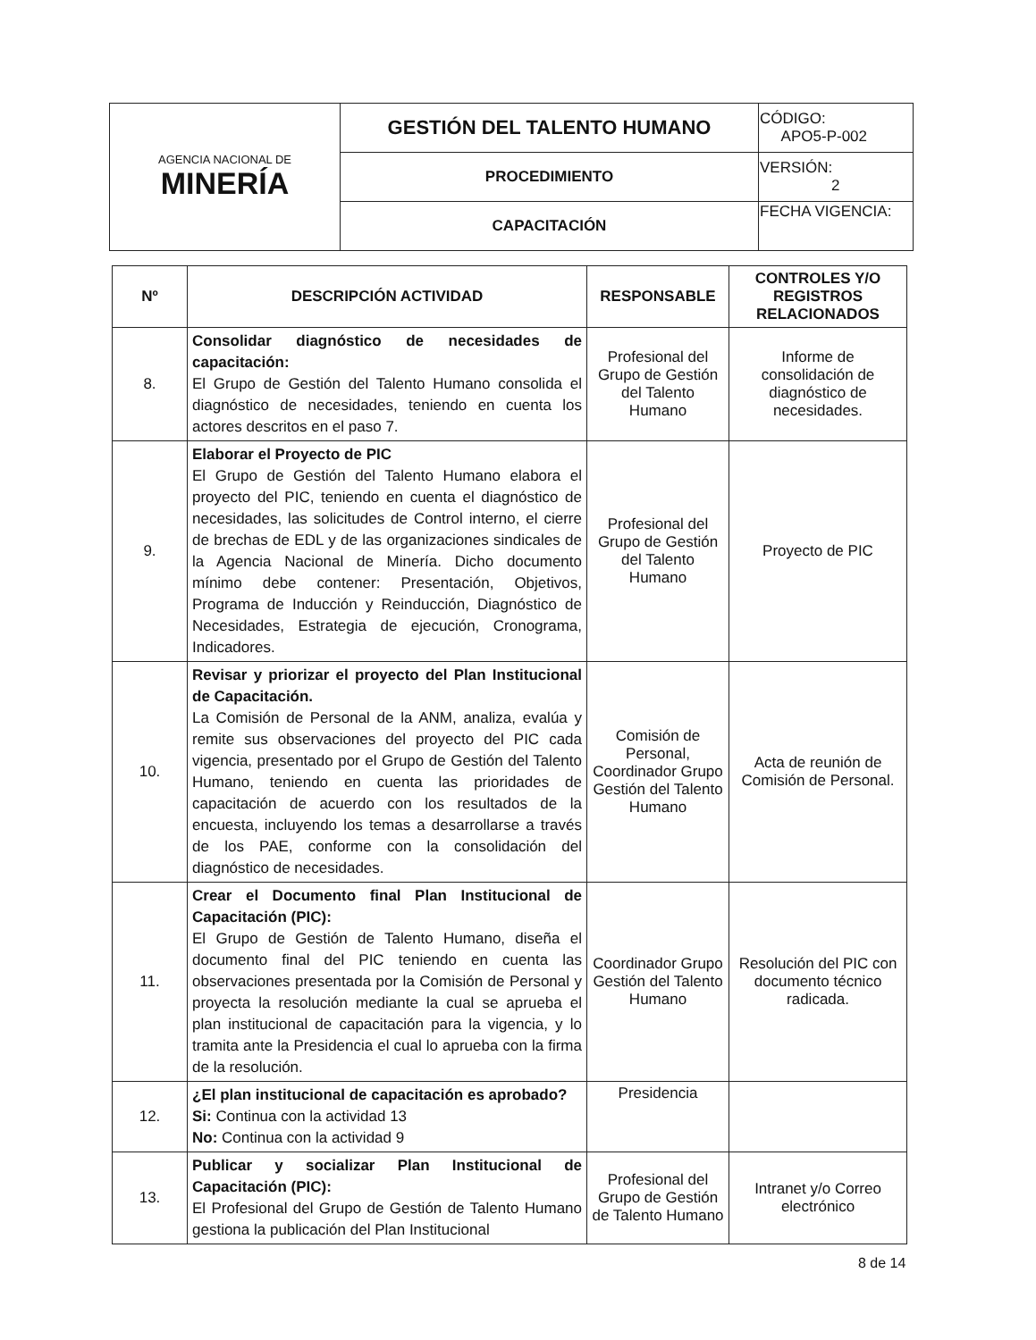| AGENCIA NACIONAL DE MINERÍA | GESTIÓN DEL TALENTO HUMANO | CÓDIGO: APO5-P-002 |
| | PROCEDIMIENTO | VERSIÓN: 2 |
| | CAPACITACIÓN | FECHA VIGENCIA: |
| Nº | DESCRIPCIÓN ACTIVIDAD | RESPONSABLE | CONTROLES Y/O REGISTROS RELACIONADOS |
| --- | --- | --- | --- |
| 8. | Consolidar diagnóstico de necesidades de capacitación: El Grupo de Gestión del Talento Humano consolida el diagnóstico de necesidades, teniendo en cuenta los actores descritos en el paso 7. | Profesional del Grupo de Gestión del Talento Humano | Informe de consolidación de diagnóstico de necesidades. |
| 9. | Elaborar el Proyecto de PIC El Grupo de Gestión del Talento Humano elabora el proyecto del PIC, teniendo en cuenta el diagnóstico de necesidades, las solicitudes de Control interno, el cierre de brechas de EDL y de las organizaciones sindicales de la Agencia Nacional de Minería. Dicho documento mínimo debe contener: Presentación, Objetivos, Programa de Inducción y Reinducción, Diagnóstico de Necesidades, Estrategia de ejecución, Cronograma, Indicadores. | Profesional del Grupo de Gestión del Talento Humano | Proyecto de PIC |
| 10. | Revisar y priorizar el proyecto del Plan Institucional de Capacitación. La Comisión de Personal de la ANM, analiza, evalúa y remite sus observaciones del proyecto del PIC cada vigencia, presentado por el Grupo de Gestión del Talento Humano, teniendo en cuenta las prioridades de capacitación de acuerdo con los resultados de la encuesta, incluyendo los temas a desarrollarse a través de los PAE, conforme con la consolidación del diagnóstico de necesidades. | Comisión de Personal, Coordinador Grupo Gestión del Talento Humano | Acta de reunión de Comisión de Personal. |
| 11. | Crear el Documento final Plan Institucional de Capacitación (PIC): El Grupo de Gestión de Talento Humano, diseña el documento final del PIC teniendo en cuenta las observaciones presentada por la Comisión de Personal y proyecta la resolución mediante la cual se aprueba el plan institucional de capacitación para la vigencia, y lo tramita ante la Presidencia el cual lo aprueba con la firma de la resolución. | Coordinador Grupo Gestión del Talento Humano | Resolución del PIC con documento técnico radicada. |
| 12. | ¿El plan institucional de capacitación es aprobado? Si: Continua con la actividad 13 No: Continua con la actividad 9 | Presidencia | |
| 13. | Publicar y socializar Plan Institucional de Capacitación (PIC): El Profesional del Grupo de Gestión de Talento Humano gestiona la publicación del Plan Institucional | Profesional del Grupo de Gestión de Talento Humano | Intranet y/o Correo electrónico |
8 de 14